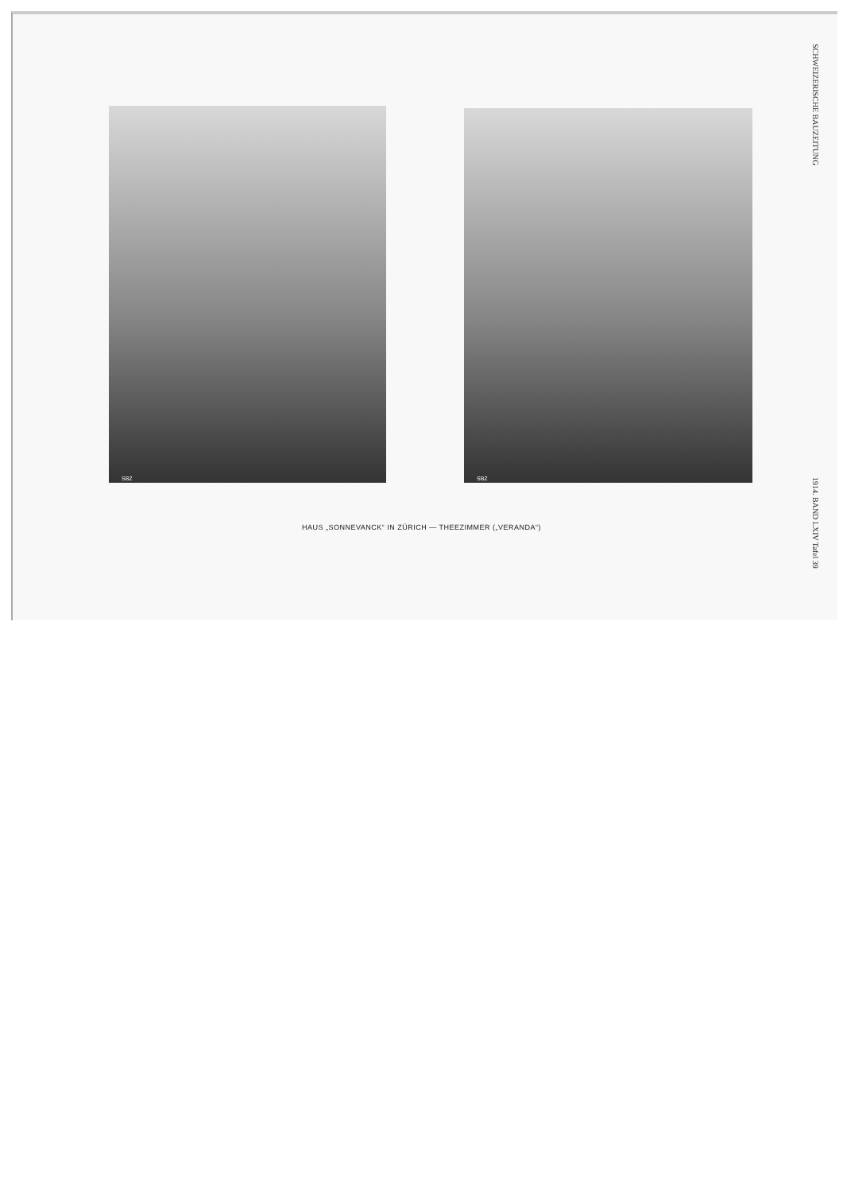SBZ SBZ
HAUS „SONNEVANCK“ IN ZÜRICH — THEEZIMMER („VERANDA“)
SCHWEIZERISCHE BAUZEITUNG 1914. BAND LXIV Tafel 39